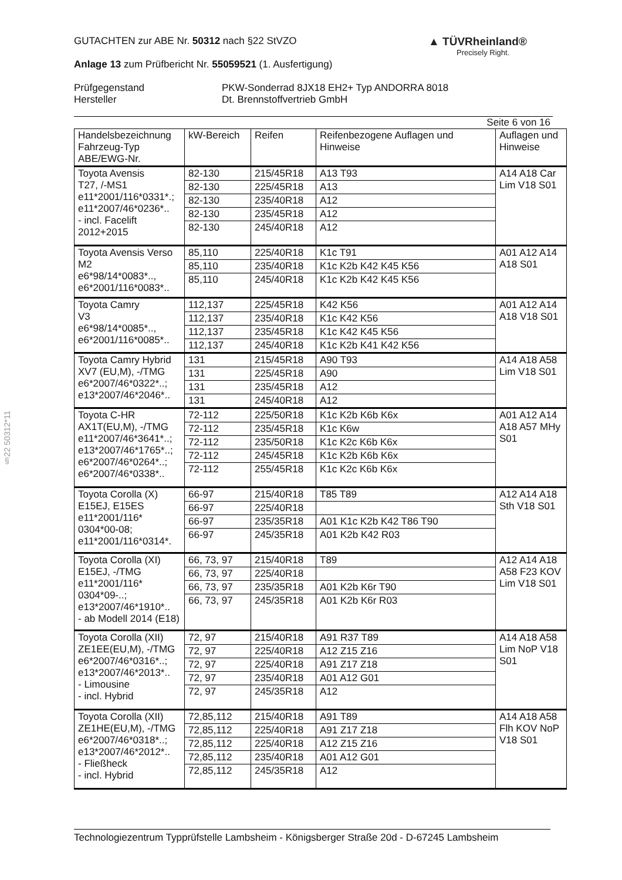▲ TÜVRheinland®
Precisely Right.
§22 50312*11
GUTACHTEN zur ABE Nr. 50312 nach §22 StVZO
Anlage 13 zum Prüfbericht Nr. 55059521 (1. Ausfertigung)
Prüfgegenstand
Hersteller
PKW-Sonderrad 8JX18 EH2+ Typ ANDORRA 8018
Dt. Brennstoffvertrieb GmbH
Seite 6 von 16
| Handelsbezeichnung Fahrzeug-Typ ABE/EWG-Nr. | kW-Bereich | Reifen | Reifenbezogene Auflagen und Hinweise | Auflagen und Hinweise |
| --- | --- | --- | --- | --- |
| Toyota Avensis T27, /-MS1 e11*2001/116*0331*.; e11*2007/46*0236*.. - incl. Facelift 2012+2015 | 82-130 | 215/45R18 | A13 T93 | A14 A18 Car Lim V18 S01 |
| | 82-130 | 225/45R18 | A13 | |
| | 82-130 | 235/40R18 | A12 | |
| | 82-130 | 235/45R18 | A12 | |
| | 82-130 | 245/40R18 | A12 | |
| Toyota Avensis Verso M2 e6*98/14*0083*.., e6*2001/116*0083*.. | 85,110 | 225/40R18 | K1c T91 | A01 A12 A14 A18 S01 |
| | 85,110 | 235/40R18 | K1c K2b K42 K45 K56 | |
| | 85,110 | 245/40R18 | K1c K2b K42 K45 K56 | |
| Toyota Camry V3 e6*98/14*0085*.., e6*2001/116*0085*.. | 112,137 | 225/45R18 | K42 K56 | A01 A12 A14 A18 V18 S01 |
| | 112,137 | 235/40R18 | K1c K42 K56 | |
| | 112,137 | 235/45R18 | K1c K42 K45 K56 | |
| | 112,137 | 245/40R18 | K1c K2b K41 K42 K56 | |
| Toyota Camry Hybrid XV7 (EU,M), -/TMG e6*2007/46*0322*..; e13*2007/46*2046*.. | 131 | 215/45R18 | A90 T93 | A14 A18 A58 Lim V18 S01 |
| | 131 | 225/45R18 | A90 | |
| | 131 | 235/45R18 | A12 | |
| | 131 | 245/40R18 | A12 | |
| Toyota C-HR AX1T(EU,M), -/TMG e11*2007/46*3641*..; e13*2007/46*1765*..; e6*2007/46*0264*..; e6*2007/46*0338*.. | 72-112 | 225/50R18 | K1c K2b K6b K6x | A01 A12 A14 A18 A57 MHy S01 |
| | 72-112 | 235/45R18 | K1c K6w | |
| | 72-112 | 235/50R18 | K1c K2c K6b K6x | |
| | 72-112 | 245/45R18 | K1c K2b K6b K6x | |
| | 72-112 | 255/45R18 | K1c K2c K6b K6x | |
| Toyota Corolla (X) E15EJ, E15ES e11*2001/116* 0304*00-08; e11*2001/116*0314*. | 66-97 | 215/40R18 | T85 T89 | A12 A14 A18 Sth V18 S01 |
| | 66-97 | 225/40R18 | | |
| | 66-97 | 235/35R18 | A01 K1c K2b K42 T86 T90 | |
| | 66-97 | 245/35R18 | A01 K2b K42 R03 | |
| Toyota Corolla (XI) E15EJ, -/TMG e11*2001/116* 0304*09-..; e13*2007/46*1910*.. - ab Modell 2014 (E18) | 66, 73, 97 | 215/40R18 | T89 | A12 A14 A18 A58 F23 KOV Lim V18 S01 |
| | 66, 73, 97 | 225/40R18 | | |
| | 66, 73, 97 | 235/35R18 | A01 K2b K6r T90 | |
| | 66, 73, 97 | 245/35R18 | A01 K2b K6r R03 | |
| Toyota Corolla (XII) ZE1EE(EU,M), -/TMG e6*2007/46*0316*..; e13*2007/46*2013*.. - Limousine - incl. Hybrid | 72, 97 | 215/40R18 | A91 R37 T89 | A14 A18 A58 Lim NoP V18 S01 |
| | 72, 97 | 225/40R18 | A12 Z15 Z16 | |
| | 72, 97 | 225/40R18 | A91 Z17 Z18 | |
| | 72, 97 | 235/40R18 | A01 A12 G01 | |
| | 72, 97 | 245/35R18 | A12 | |
| Toyota Corolla (XII) ZE1HE(EU,M), -/TMG e6*2007/46*0318*..; e13*2007/46*2012*.. - Fließheck - incl. Hybrid | 72,85,112 | 215/40R18 | A91 T89 | A14 A18 A58 Flh KOV NoP V18 S01 |
| | 72,85,112 | 225/40R18 | A91 Z17 Z18 | |
| | 72,85,112 | 225/40R18 | A12 Z15 Z16 | |
| | 72,85,112 | 235/40R18 | A01 A12 G01 | |
| | 72,85,112 | 245/35R18 | A12 | |
Technologiezentrum Typprüfstelle Lambsheim - Königsberger Straße 20d - D-67245 Lambsheim